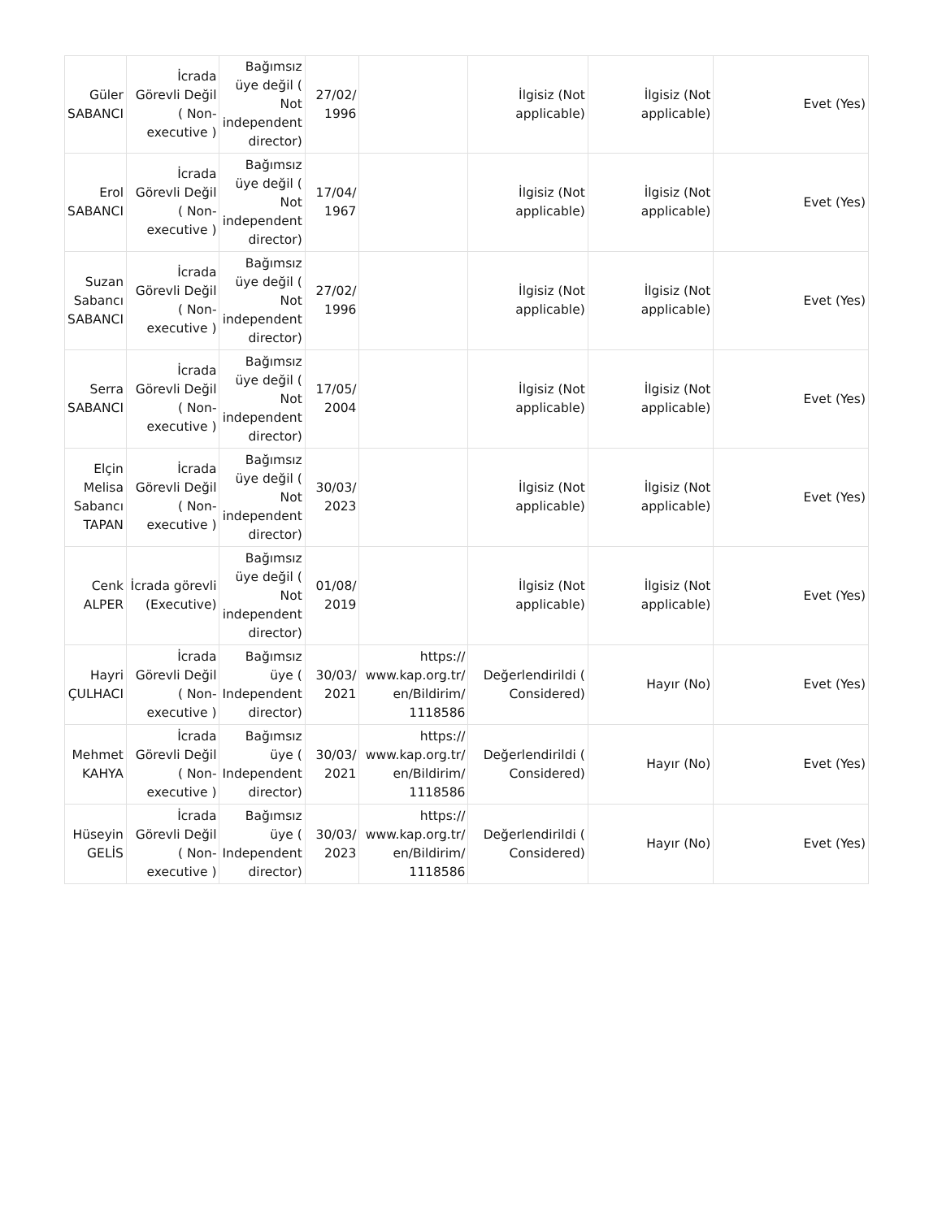| Güler SABANCI | İcrada Görevli Değil ( Non-executive ) | Bağımsız üye değil ( Not independent director) | 27/02/ 1996 | | İlgisiz (Not applicable) | İlgisiz (Not applicable) | Evet (Yes) |
| Erol SABANCI | İcrada Görevli Değil ( Non-executive ) | Bağımsız üye değil ( Not independent director) | 17/04/ 1967 | | İlgisiz (Not applicable) | İlgisiz (Not applicable) | Evet (Yes) |
| Suzan Sabancı SABANCI | İcrada Görevli Değil ( Non-executive ) | Bağımsız üye değil ( Not independent director) | 27/02/ 1996 | | İlgisiz (Not applicable) | İlgisiz (Not applicable) | Evet (Yes) |
| Serra SABANCI | İcrada Görevli Değil ( Non-executive ) | Bağımsız üye değil ( Not independent director) | 17/05/ 2004 | | İlgisiz (Not applicable) | İlgisiz (Not applicable) | Evet (Yes) |
| Elçin Melisa Sabancı TAPAN | İcrada Görevli Değil ( Non-executive ) | Bağımsız üye değil ( Not independent director) | 30/03/ 2023 | | İlgisiz (Not applicable) | İlgisiz (Not applicable) | Evet (Yes) |
| Cenk ALPER | İcrada görevli (Executive) | Bağımsız üye değil ( Not independent director) | 01/08/ 2019 | | İlgisiz (Not applicable) | İlgisiz (Not applicable) | Evet (Yes) |
| Hayri ÇULHACI | İcrada Görevli Değil ( Non-executive ) | Bağımsız üye ( Independent director) | 30/03/ 2021 | https:// www.kap.org.tr/ en/Bildirim/ 1118586 | Değerlendirildi ( Considered) | Hayır (No) | Evet (Yes) |
| Mehmet KAHYA | İcrada Görevli Değil ( Non-executive ) | Bağımsız üye ( Independent director) | 30/03/ 2021 | https:// www.kap.org.tr/ en/Bildirim/ 1118586 | Değerlendirildi ( Considered) | Hayır (No) | Evet (Yes) |
| Hüseyin GELİS | İcrada Görevli Değil ( Non-executive ) | Bağımsız üye ( Independent director) | 30/03/ 2023 | https:// www.kap.org.tr/ en/Bildirim/ 1118586 | Değerlendirildi ( Considered) | Hayır (No) | Evet (Yes) |